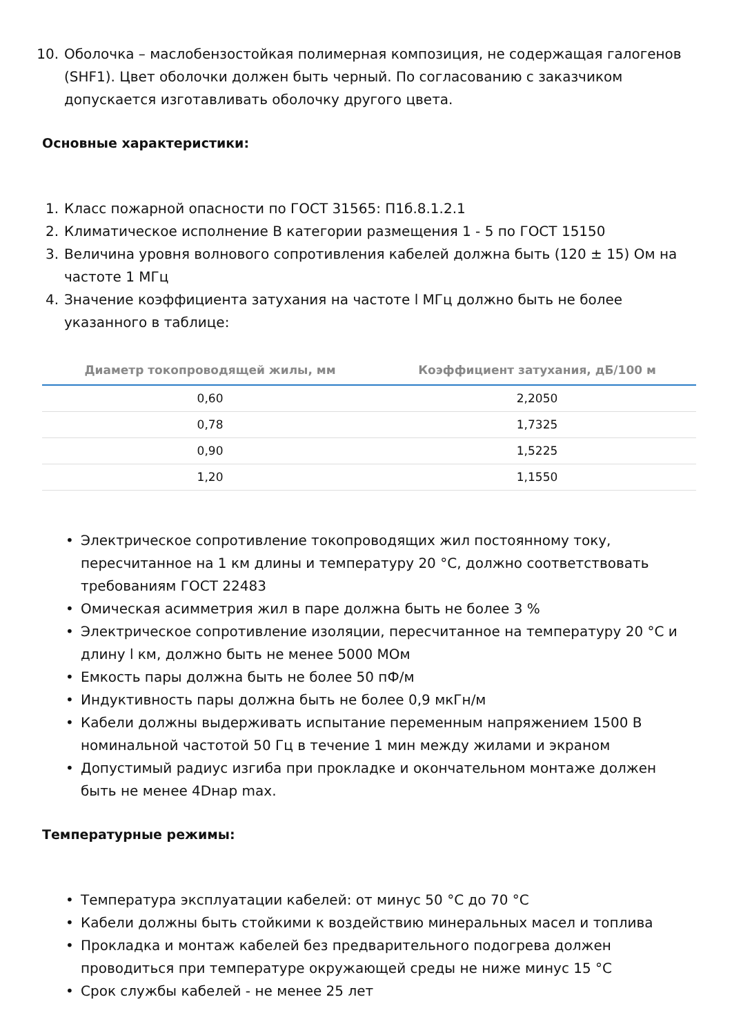10. Оболочка – маслобензостойкая полимерная композиция, не содержащая галогенов (SHF1). Цвет оболочки должен быть черный. По согласованию с заказчиком допускается изготавливать оболочку другого цвета.
Основные характеристики:
1. Класс пожарной опасности по ГОСТ 31565: П1б.8.1.2.1
2. Климатическое исполнение В категории размещения 1 - 5 по ГОСТ 15150
3. Величина уровня волнового сопротивления кабелей должна быть (120 ± 15) Ом на частоте 1 МГц
4. Значение коэффициента затухания на частоте l МГц должно быть не более указанного в таблице:
| Диаметр токопроводящей жилы, мм | Коэффициент затухания, дБ/100 м |
| --- | --- |
| 0,60 | 2,2050 |
| 0,78 | 1,7325 |
| 0,90 | 1,5225 |
| 1,20 | 1,1550 |
• Электрическое сопротивление токопроводящих жил постоянному току, пересчитанное на 1 км длины и температуру 20 °С, должно соответствовать требованиям ГОСТ 22483
• Омическая асимметрия жил в паре должна быть не более 3 %
• Электрическое сопротивление изоляции, пересчитанное на температуру 20 °С и длину l км, должно быть не менее 5000 МОм
• Емкость пары должна быть не более 50 пФ/м
• Индуктивность пары должна быть не более 0,9 мкГн/м
• Кабели должны выдерживать испытание переменным напряжением 1500 В номинальной частотой 50 Гц в течение 1 мин между жилами и экраном
• Допустимый радиус изгиба при прокладке и окончательном монтаже должен быть не менее 4Dнар max.
Температурные режимы:
• Температура эксплуатации кабелей: от минус 50 °С до 70 °С
• Кабели должны быть стойкими к воздействию минеральных масел и топлива
• Прокладка и монтаж кабелей без предварительного подогрева должен проводиться при температуре окружающей среды не ниже минус 15 °С
• Срок службы кабелей - не менее 25 лет